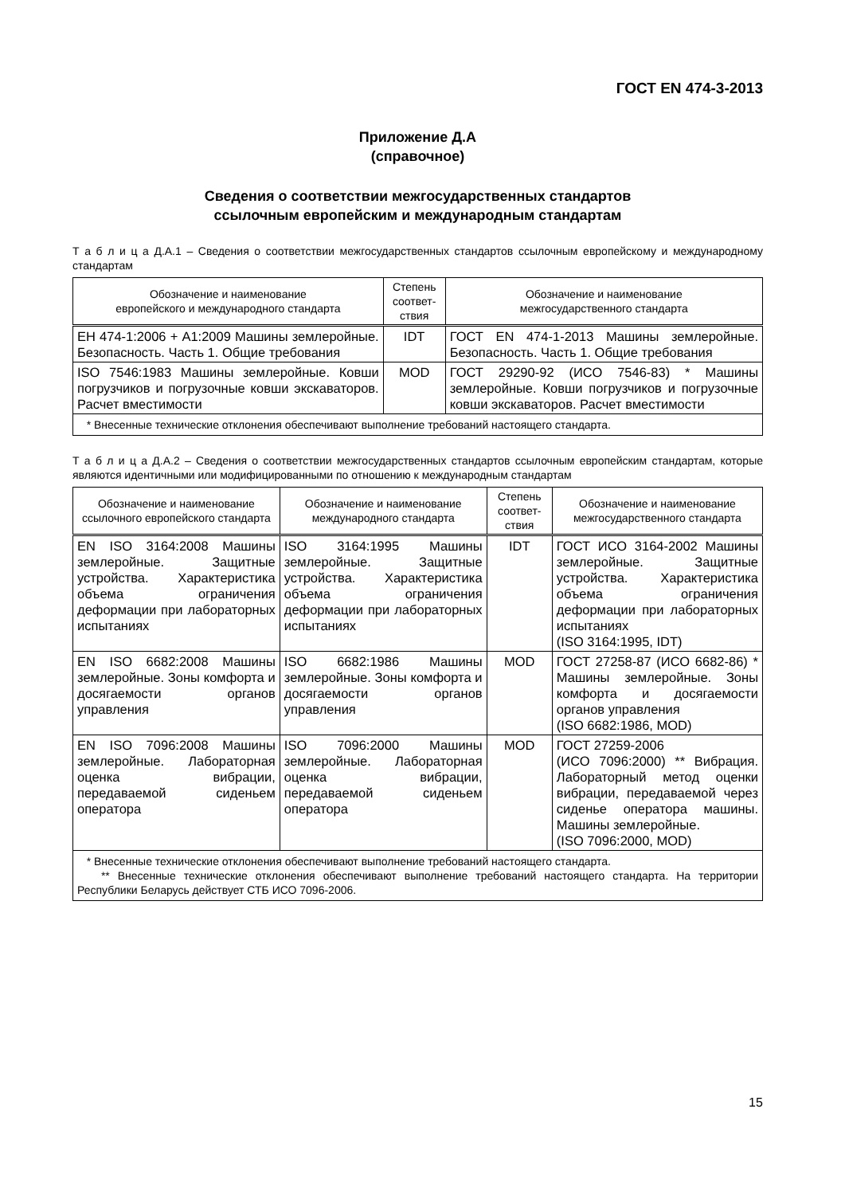ГОСТ EN 474-3-2013
Приложение Д.А
(справочное)
Сведения о соответствии межгосударственных стандартов
ссылочным европейским и международным стандартам
Т а б л и ц а Д.А.1 – Сведения о соответствии межгосударственных стандартов ссылочным европейскому и международному стандартам
| Обозначение и наименование европейского и международного стандарта | Степень соответ-ствия | Обозначение и наименование межгосударственного стандарта |
| --- | --- | --- |
| ЕН 474-1:2006 + А1:2009 Машины землеройные. Безопасность. Часть 1. Общие требования | IDT | ГОСТ EN 474-1-2013 Машины землеройные. Безопасность. Часть 1. Общие требования |
| ISO 7546:1983 Машины землеройные. Ковши погрузчиков и погрузочные ковши экскаваторов. Расчет вместимости | MOD | ГОСТ 29290-92 (ИСО 7546-83) * Машины землеройные. Ковши погрузчиков и погрузочные ковши экскаваторов. Расчет вместимости |
| * Внесенные технические отклонения обеспечивают выполнение требований настоящего стандарта. | | |
Т а б л и ц а Д.А.2 – Сведения о соответствии межгосударственных стандартов ссылочным европейским стандартам, которые являются идентичными или модифицированными по отношению к международным стандартам
| Обозначение и наименование ссылочного европейского стандарта | Обозначение и наименование международного стандарта | Степень соответ-ствия | Обозначение и наименование межгосударственного стандарта |
| --- | --- | --- | --- |
| EN ISO 3164:2008 Машины землеройные. Защитные устройства. Характеристика объема ограничения деформации при лабораторных испытаниях | ISO 3164:1995 Машины землеройные. Защитные устройства. Характеристика объема ограничения деформации при лабораторных испытаниях | IDT | ГОСТ ИСО 3164-2002 Машины землеройные. Защитные устройства. Характеристика объема ограничения деформации при лабораторных испытаниях (ISO 3164:1995, IDT) |
| EN ISO 6682:2008 Машины землеройные. Зоны комфорта и досягаемости органов управления | ISO 6682:1986 Машины землеройные. Зоны комфорта и досягаемости органов управления | MOD | ГОСТ 27258-87 (ИСО 6682-86) * Машины землеройные. Зоны комфорта и досягаемости органов управления (ISO 6682:1986, MOD) |
| EN ISO 7096:2008 Машины землеройные. Лабораторная оценка вибрации, передаваемой сиденьем оператора | ISO 7096:2000 Машины землеройные. Лабораторная оценка вибрации, передаваемой сиденьем оператора | MOD | ГОСТ 27259-2006 (ИСО 7096:2000) ** Вибрация. Лабораторный метод оценки вибрации, передаваемой через сиденье оператора машины. Машины землеройные. (ISO 7096:2000, MOD) |
| * Внесенные технические отклонения обеспечивают выполнение требований настоящего стандарта. ** Внесенные технические отклонения обеспечивают выполнение требований настоящего стандарта. На территории Республики Беларусь действует СТБ ИСО 7096-2006. | | | |
15